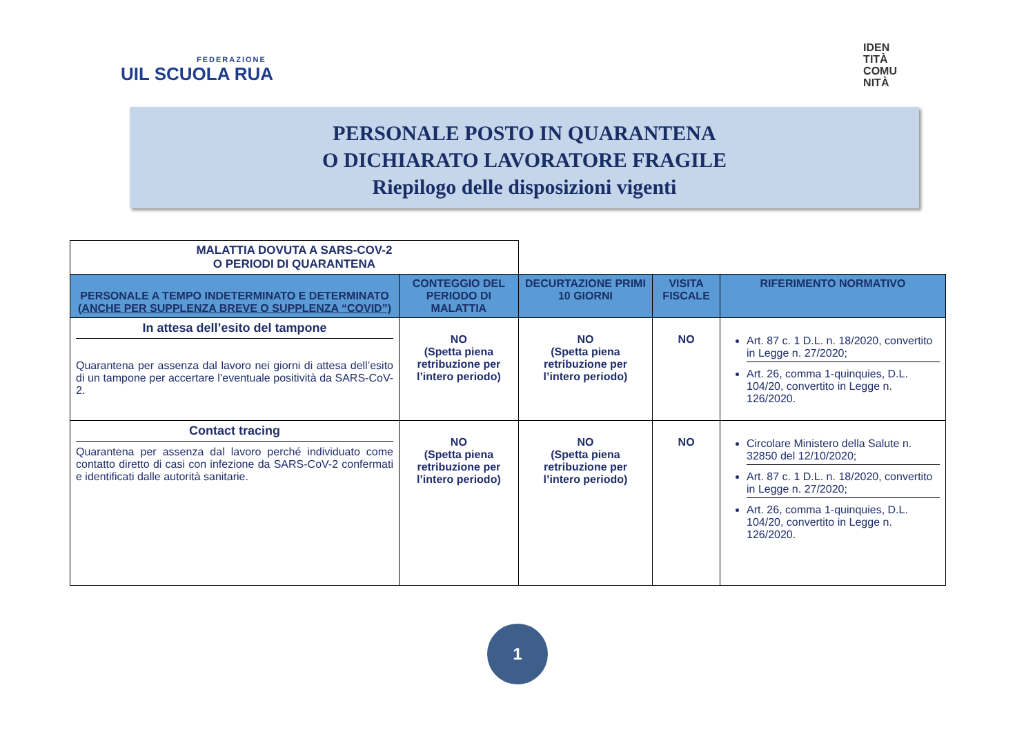FEDERAZIONE
UIL SCUOLA RUA
IDEN
TITÀ
COMU
NITÀ
PERSONALE POSTO IN QUARANTENA
O DICHIARATO LAVORATORE FRAGILE
Riepilogo delle disposizioni vigenti
| MALATTIA DOVUTA A SARS-COV-2 O PERIODI DI QUARANTENA | | | | |
| PERSONALE A TEMPO INDETERMINATO E DETERMINATO (ANCHE PER SUPPLENZA BREVE O SUPPLENZA “COVID”) | CONTEGGIO DEL PERIODO DI MALATTIA | DECURTAZIONE PRIMI 10 GIORNI | VISITA FISCALE | RIFERIMENTO NORMATIVO |
| In attesa dell’esito del tampone Quarantena per assenza dal lavoro nei giorni di attesa dell’esito di un tampone per accertare l’eventuale positività da SARS-CoV-2. | NO (Spetta piena retribuzione per l’intero periodo) | NO (Spetta piena retribuzione per l’intero periodo) | NO | Art. 87 c. 1 D.L. n. 18/2020, convertito in Legge n. 27/2020; Art. 26, comma 1-quinquies, D.L. 104/20, convertito in Legge n. 126/2020. |
| Contact tracing Quarantena per assenza dal lavoro perché individuato come contatto diretto di casi con infezione da SARS-CoV-2 confermati e identificati dalle autorità sanitarie. | NO (Spetta piena retribuzione per l’intero periodo) | NO (Spetta piena retribuzione per l’intero periodo) | NO | Circolare Ministero della Salute n. 32850 del 12/10/2020; Art. 87 c. 1 D.L. n. 18/2020, convertito in Legge n. 27/2020; Art. 26, comma 1-quinquies, D.L. 104/20, convertito in Legge n. 126/2020. |
1